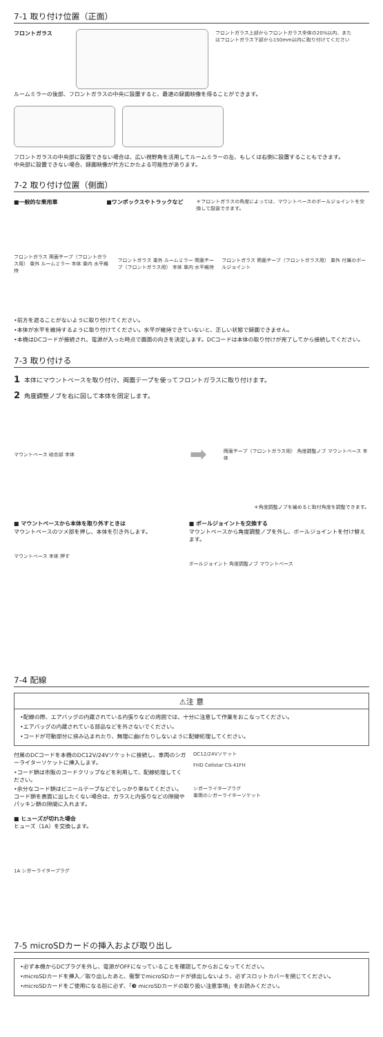7-1 取り付け位置（正面）
フロントガラス フロントガラス上部からフロントガラス全体の20%以内、またはフロントガラス下部から150mm以内に取り付けてください
ルームミラーの後部、フロントガラスの中央に設置すると、最適の録画映像を得ることができます。
フロントガラスの中央部に設置できない場合は、広い視野角を活用してルームミラーの左、もしくは右側に設置することもできます。
中央部に設置できない場合、録画映像が片方にかたよる可能性があります。
7-2 取り付け位置（側面）
■一般的な乗用車 ■ワンボックスやトラックなど ＊フロントガラスの角度によっては、マウントベースのボールジョイントを交換して設置できます。
フロントガラス 両面テープ（フロントガラス用） 車外 ルームミラー 本体 車内 水平維持
フロントガラス 車外 ルームミラー 両面テープ（フロントガラス用） 本体 車内 水平維持
フロントガラス 両面テープ（フロントガラス用） 車外 付属のボールジョイント
•前方を遮ることがないように取り付けてください。
•本体が水平を維持するように取り付けてください。水平が維持できていないと、正しい状態で録画できません。
•本機はDCコードが接続され、電源が入った時点で画面の向きを決定します。DCコードは本体の取り付けが完了してから接続してください。
7-3 取り付ける
1 本体にマウントベースを取り付け、両面テープを使ってフロントガラスに取り付けます。
2 角度調整ノブを右に回して本体を固定します。
マウントベース 結合部 本体
➡
両面テープ（フロントガラス用） 角度調整ノブ マウントベース 本体
＊角度調整ノブを緩めると取付角度を調整できます。
■ マウントベースから本体を取り外すときは
マウントベースのツメ部を押し、本体を引き外します。
マウントベース 本体 押す
■ ボールジョイントを交換する
マウントベースから角度調整ノブを外し、ボールジョイントを付け替えます。
ボールジョイント 角度調整ノブ マウントベース
7-4 配線
⚠注 意
•配線の際、エアバッグの内蔵されている内張りなどの周囲では、十分に注意して作業をおこなってください。
•エアバッグの内蔵されている部品などを外さないでください。
•コードが可動部分に挟み込まれたり、無理に曲げたりしないように配線処理してください。
付属のDCコードを本機のDC12V/24Vソケットに接続し、車両のシガーライターソケットに挿入します。
•コード類は市販のコードクリップなどを利用して、配線処理してください。
•余分なコード類はビニールテープなどでしっかり束ねてください。コード類を表面に出したくない場合は、ガラスと内張りなどの隙間やパッキン類の隙間に入れます。
■ ヒューズが切れた場合
ヒューズ（1A）を交換します。
1A シガーライタープラグ
DC12/24Vソケット
FHD Cellstar CS-41FH
シガーライタープラグ
車両のシガーライターソケット
7-5 microSDカードの挿入および取り出し
•必ず本機からDCプラグを外し、電源がOFFになっていることを確認してからおこなってください。
•microSDカードを挿入／取り出したあと、衝撃でmicroSDカードが排出しないよう、必ずスロットカバーを閉じてください。
•microSDカードをご使用になる前に必ず、「❸ microSDカードの取り扱い注意事項」をお読みください。